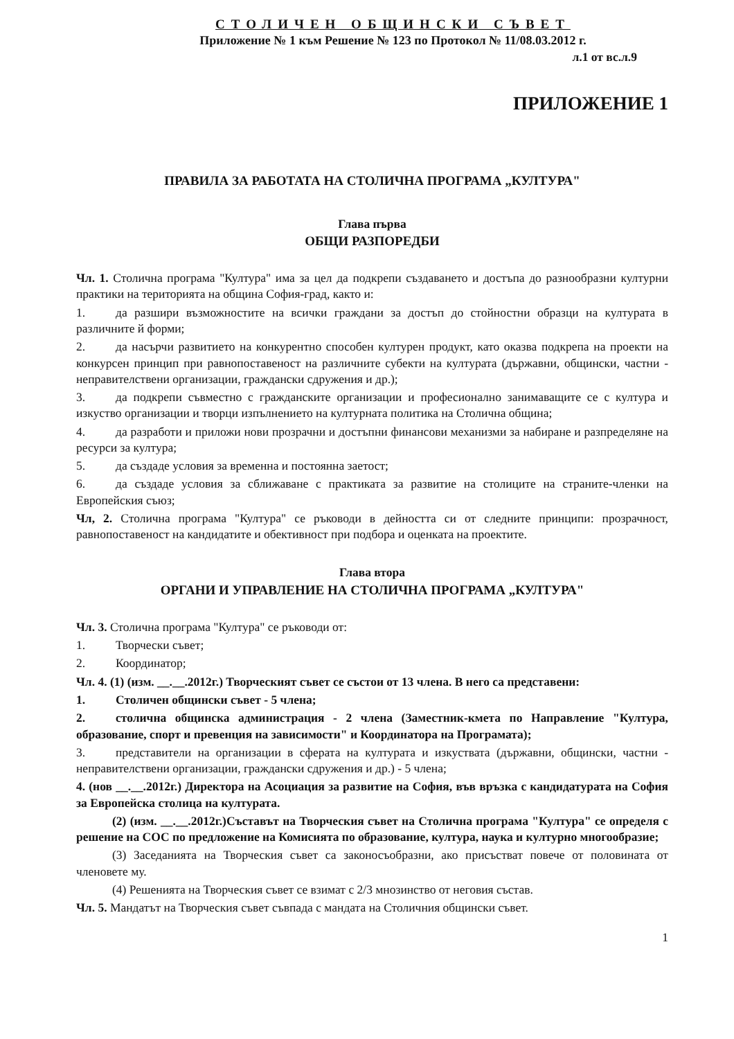СТОЛИЧЕН ОБЩИНСКИ СЪВЕТ
Приложение № 1 към Решение № 123 по Протокол № 11/08.03.2012 г.
л.1 от вс.л.9
ПРИЛОЖЕНИЕ 1
ПРАВИЛА ЗА РАБОТАТА НА СТОЛИЧНА ПРОГРАМА „КУЛТУРА"
Глава първа
ОБЩИ РАЗПОРЕДБИ
Чл. 1. Столична програма "Култура" има за цел да подкрепи създаването и достъпа до разнообразни културни практики на територията на община София-град, както и:
1. да разшири възможностите на всички граждани за достъп до стойностни образци на културата в различните й форми;
2. да насърчи развитието на конкурентно способен културен продукт, като оказва подкрепа на проекти на конкурсен принцип при равнопоставеност на различните субекти на културата (държавни, общински, частни - неправителствени организации, граждански сдружения и др.);
3. да подкрепи съвместно с гражданските организации и професионално занимаващите се с култура и изкуство организации и творци изпълнението на културната политика на Столична община;
4. да разработи и приложи нови прозрачни и достъпни финансови механизми за набиране и разпределяне на ресурси за култура;
5. да създаде условия за временна и постоянна заетост;
6. да създаде условия за сближаване с практиката за развитие на столиците на страните-членки на Европейския съюз;
Чл, 2. Столична програма "Култура" се ръководи в дейността си от следните принципи: прозрачност, равнопоставеност на кандидатите и обективност при подбора и оценката на проектите.
Глава втора
ОРГАНИ И УПРАВЛЕНИЕ НА СТОЛИЧНА ПРОГРАМА „КУЛТУРА"
Чл. 3. Столична програма "Култура" се ръководи от:
1. Творчески съвет;
2. Координатор;
Чл. 4. (1) (изм. __.__.2012г.) Творческият съвет се състои от 13 члена. В него са представени:
1. Столичен общински съвет - 5 члена;
2. столична общинска администрация - 2 члена (Заместник-кмета по Направление "Култура, образование, спорт и превенция на зависимости" и Координатора на Програмата);
3. представители на организации в сферата на културата и изкуствата (държавни, общински, частни - неправителствени организации, граждански сдружения и др.) - 5 члена;
4. (нов __.__.2012г.) Директора на Асоциация за развитие на София, във връзка с кандидатурата на София за Европейска столица на културата.
(2) (изм. __.__.2012г.)Съставът на Творческия съвет на Столична програма "Култура" се определя с решение на СОС по предложение на Комисията по образование, култура, наука и културно многообразие;
(3) Заседанията на Творческия съвет са законосъобразни, ако присъстват повече от половината от членовете му.
(4) Решенията на Творческия съвет се взимат с 2/3 мнозинство от неговия състав.
Чл. 5. Мандатът на Творческия съвет съвпада с мандата на Столичния общински съвет.
1